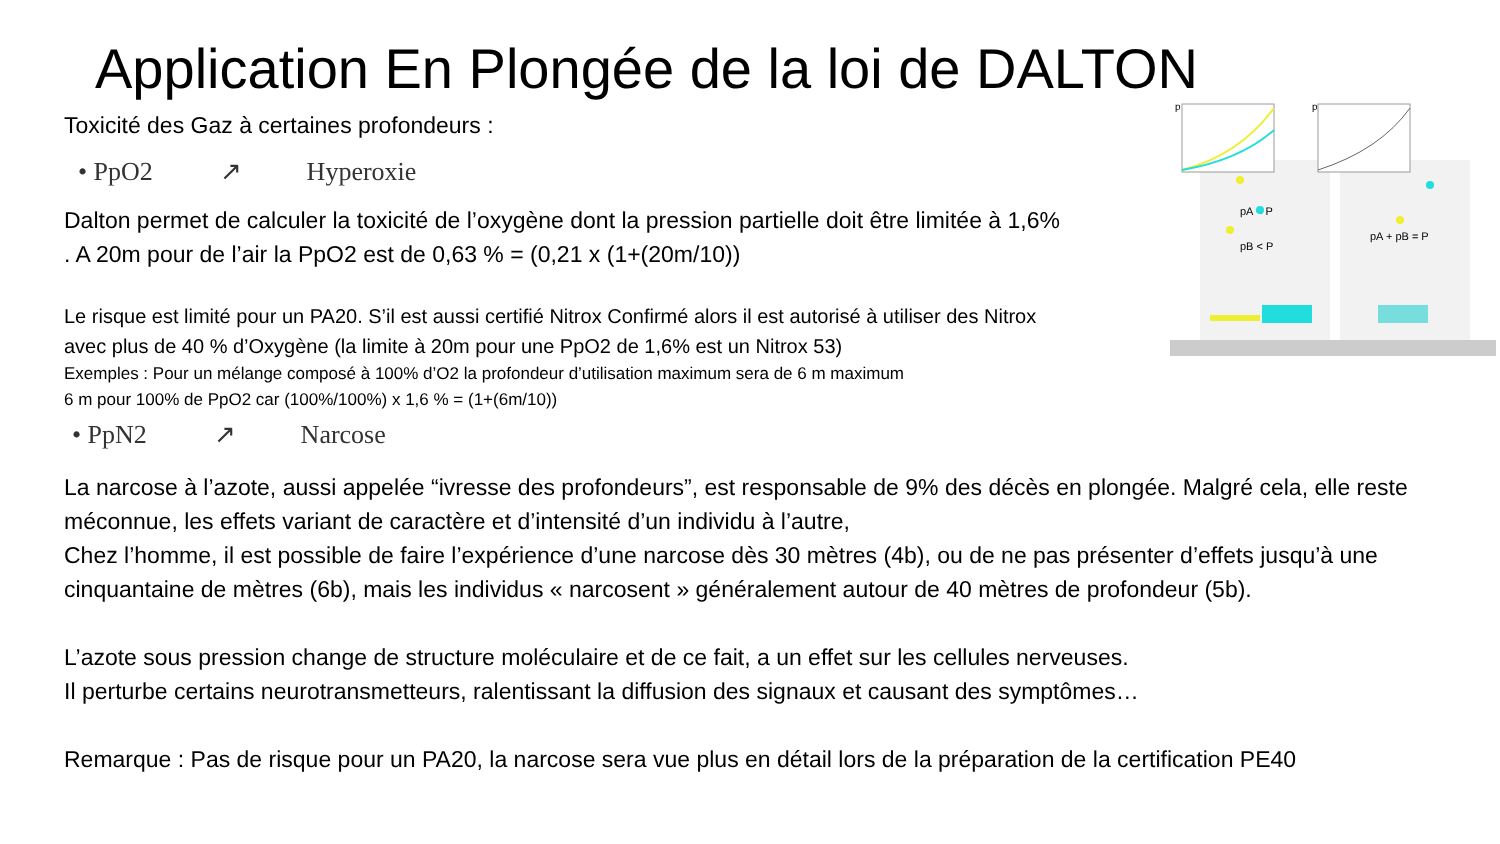Application En Plongée de la loi de DALTON
Toxicité des Gaz à certaines profondeurs :
• PpO2 ↗ Hyperoxie
Dalton permet de calculer la toxicité de l’oxygène dont la pression partielle doit être limitée à 1,6% . A 20m pour de l’air la PpO2 est de 0,63 % = (0,21 x (1+(20m/10))
Le risque est limité pour un PA20. S’il est aussi certifié Nitrox Confirmé alors il est autorisé à utiliser des Nitrox avec plus de 40 % d’Oxygène (la limite à 20m pour une PpO2 de 1,6% est un Nitrox 53)
Exemples : Pour un mélange composé à 100% d’O2 la profondeur d’utilisation maximum sera de 6 m maximum
6 m pour 100% de PpO2 car (100%/100%) x 1,6 % = (1+(6m/10))
• PpN2 ↗ Narcose
p
p
pA < P
pB < P
pA + pB = P
La narcose à l’azote, aussi appelée “ivresse des profondeurs”, est responsable de 9% des décès en plongée. Malgré cela, elle reste méconnue, les effets variant de caractère et d’intensité d’un individu à l’autre,
Chez l’homme, il est possible de faire l’expérience d’une narcose dès 30 mètres (4b), ou de ne pas présenter d’effets jusqu’à une cinquantaine de mètres (6b), mais les individus « narcosent » généralement autour de 40 mètres de profondeur (5b).
L’azote sous pression change de structure moléculaire et de ce fait, a un effet sur les cellules nerveuses.
Il perturbe certains neurotransmetteurs, ralentissant la diffusion des signaux et causant des symptômes…
Remarque : Pas de risque pour un PA20, la narcose sera vue plus en détail lors de la préparation de la certification PE40